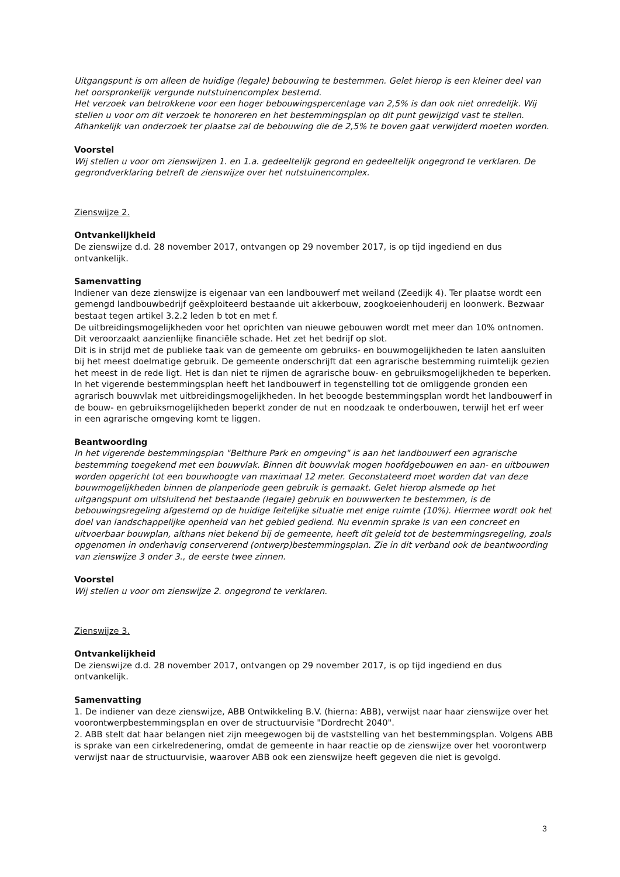Uitgangspunt is om alleen de huidige (legale) bebouwing te bestemmen. Gelet hierop is een kleiner deel van het oorspronkelijk vergunde nutstuinencomplex bestemd.
Het verzoek van betrokkene voor een hoger bebouwingspercentage van 2,5% is dan ook niet onredelijk. Wij stellen u voor om dit verzoek te honoreren en het bestemmingsplan op dit punt gewijzigd vast te stellen. Afhankelijk van onderzoek ter plaatse zal de bebouwing die de 2,5% te boven gaat verwijderd moeten worden.
Voorstel
Wij stellen u voor om zienswijzen 1. en 1.a. gedeeltelijk gegrond en gedeeltelijk ongegrond te verklaren. De gegrondverklaring betreft de zienswijze over het nutstuinencomplex.
Zienswijze 2.
Ontvankelijkheid
De zienswijze d.d. 28 november 2017, ontvangen op 29 november 2017, is op tijd ingediend en dus ontvankelijk.
Samenvatting
Indiener van deze zienswijze is eigenaar van een landbouwerf met weiland (Zeedijk 4). Ter plaatse wordt een gemengd landbouwbedrijf geëxploiteerd bestaande uit akkerbouw, zoogkoeienhouderij en loonwerk. Bezwaar bestaat tegen artikel 3.2.2 leden b tot en met f.
De uitbreidingsmogelijkheden voor het oprichten van nieuwe gebouwen wordt met meer dan 10% ontnomen. Dit veroorzaakt aanzienlijke financiële schade. Het zet het bedrijf op slot.
Dit is in strijd met de publieke taak van de gemeente om gebruiks- en bouwmogelijkheden te laten aansluiten bij het meest doelmatige gebruik. De gemeente onderschrijft dat een agrarische bestemming ruimtelijk gezien het meest in de rede ligt. Het is dan niet te rijmen de agrarische bouw- en gebruiksmogelijkheden te beperken. In het vigerende bestemmingsplan heeft het landbouwerf in tegenstelling tot de omliggende gronden een agrarisch bouwvlak met uitbreidingsmogelijkheden. In het beoogde bestemmingsplan wordt het landbouwerf in de bouw- en gebruiksmogelijkheden beperkt zonder de nut en noodzaak te onderbouwen, terwijl het erf weer in een agrarische omgeving komt te liggen.
Beantwoording
In het vigerende bestemmingsplan "Belthure Park en omgeving" is aan het landbouwerf een agrarische bestemming toegekend met een bouwvlak. Binnen dit bouwvlak mogen hoofdgebouwen en aan- en uitbouwen worden opgericht tot een bouwhoogte van maximaal 12 meter. Geconstateerd moet worden dat van deze bouwmogelijkheden binnen de planperiode geen gebruik is gemaakt. Gelet hierop alsmede op het uitgangspunt om uitsluitend het bestaande (legale) gebruik en bouwwerken te bestemmen, is de bebouwingsregeling afgestemd op de huidige feitelijke situatie met enige ruimte (10%). Hiermee wordt ook het doel van landschappelijke openheid van het gebied gediend. Nu evenmin sprake is van een concreet en uitvoerbaar bouwplan, althans niet bekend bij de gemeente, heeft dit geleid tot de bestemmingsregeling, zoals opgenomen in onderhavig conserverend (ontwerp)bestemmingsplan. Zie in dit verband ook de beantwoording van zienswijze 3 onder 3., de eerste twee zinnen.
Voorstel
Wij stellen u voor om zienswijze 2. ongegrond te verklaren.
Zienswijze 3.
Ontvankelijkheid
De zienswijze d.d. 28 november 2017, ontvangen op 29 november 2017, is op tijd ingediend en dus ontvankelijk.
Samenvatting
1. De indiener van deze zienswijze, ABB Ontwikkeling B.V. (hierna: ABB), verwijst naar haar zienswijze over het voorontwerpbestemmingsplan en over de structuurvisie "Dordrecht 2040".
2. ABB stelt dat haar belangen niet zijn meegewogen bij de vaststelling van het bestemmingsplan. Volgens ABB is sprake van een cirkelredenering, omdat de gemeente in haar reactie op de zienswijze over het voorontwerp verwijst naar de structuurvisie, waarover ABB ook een zienswijze heeft gegeven die niet is gevolgd.
3